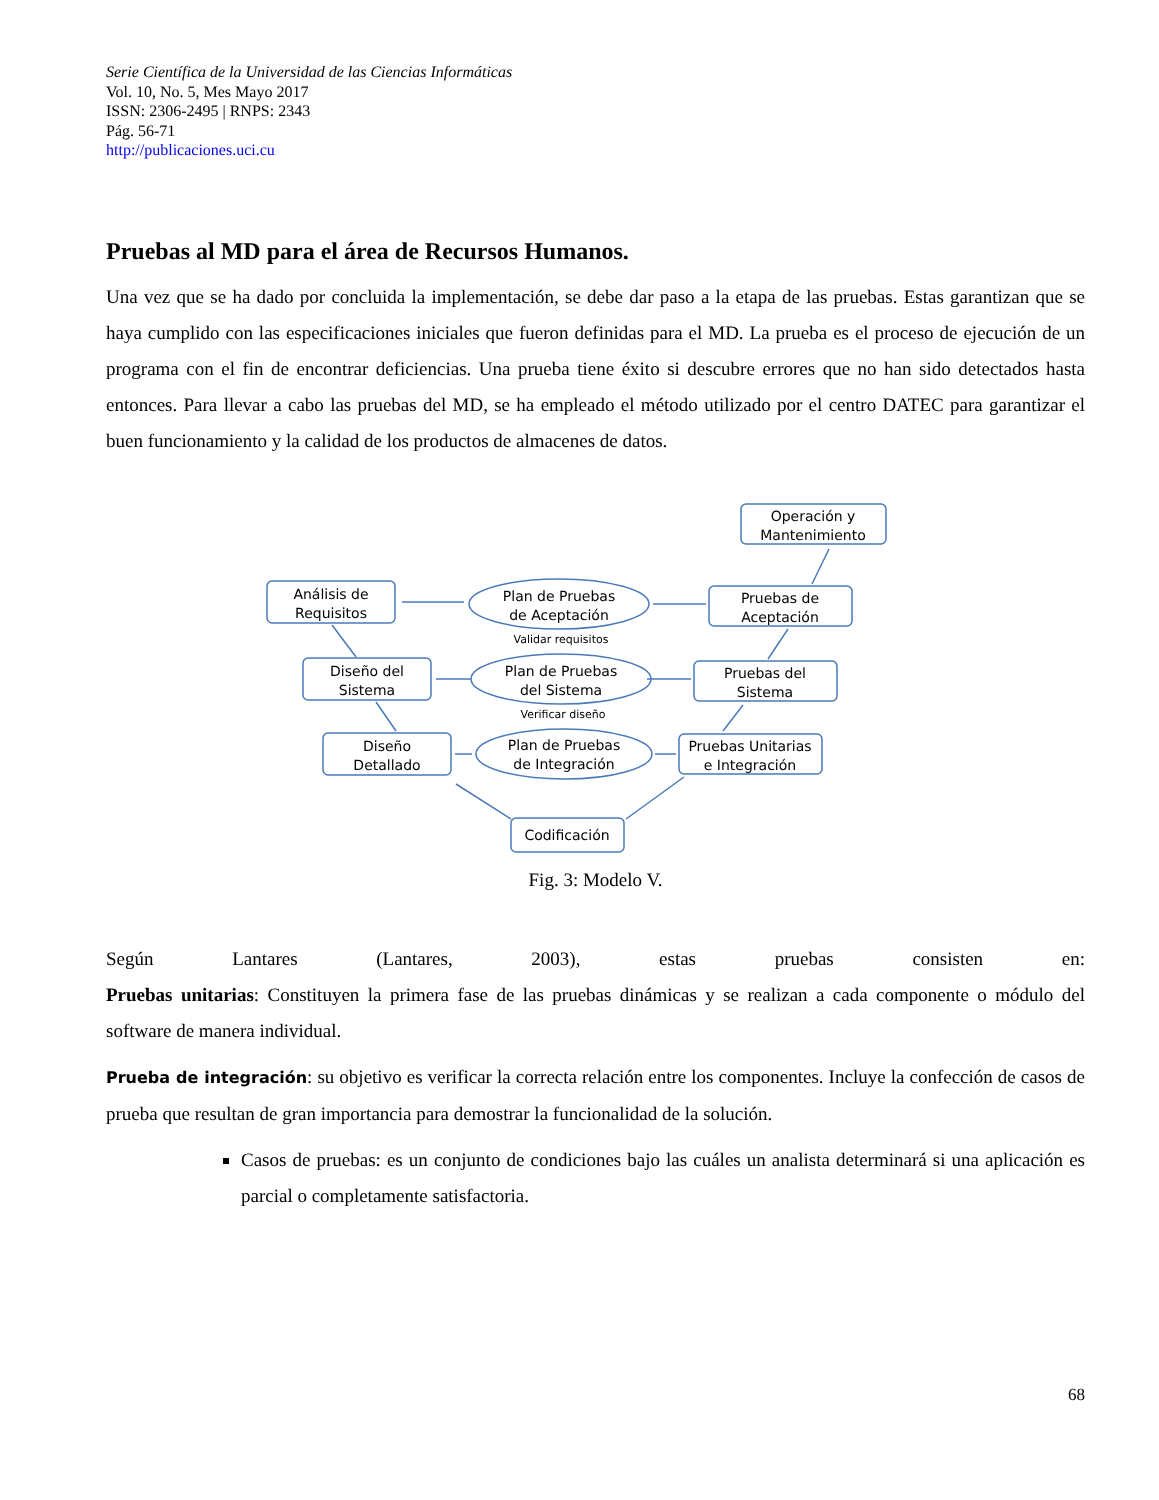Serie Científica de la Universidad de las Ciencias Informáticas
Vol. 10, No. 5, Mes Mayo 2017
ISSN: 2306-2495 | RNPS: 2343
Pág. 56-71
http://publicaciones.uci.cu
Pruebas al MD para el área de Recursos Humanos.
Una vez que se ha dado por concluida la implementación, se debe dar paso a la etapa de las pruebas. Estas garantizan que se haya cumplido con las especificaciones iniciales que fueron definidas para el MD. La prueba es el proceso de ejecución de un programa con el fin de encontrar deficiencias. Una prueba tiene éxito si descubre errores que no han sido detectados hasta entonces. Para llevar a cabo las pruebas del MD, se ha empleado el método utilizado por el centro DATEC para garantizar el buen funcionamiento y la calidad de los productos de almacenes de datos.
Operación y
Mantenimiento
Análisis de
Requisitos
Plan de Pruebas
de Aceptación
Validar requisitos
Pruebas de
Aceptación
Diseño del
Sistema
Plan de Pruebas
del Sistema
Verificar diseño
Pruebas del
Sistema
Diseño
Detallado
Plan de Pruebas
de Integración
Pruebas Unitarias
e Integración
Codificación
Fig. 3: Modelo V.
Según Lantares (Lantares, 2003), estas pruebas consisten en:
Pruebas unitarias: Constituyen la primera fase de las pruebas dinámicas y se realizan a cada componente o módulo del software de manera individual.
Prueba de integración: su objetivo es verificar la correcta relación entre los componentes. Incluye la confección de casos de prueba que resultan de gran importancia para demostrar la funcionalidad de la solución.
Casos de pruebas: es un conjunto de condiciones bajo las cuáles un analista determinará si una aplicación es parcial o completamente satisfactoria.
68